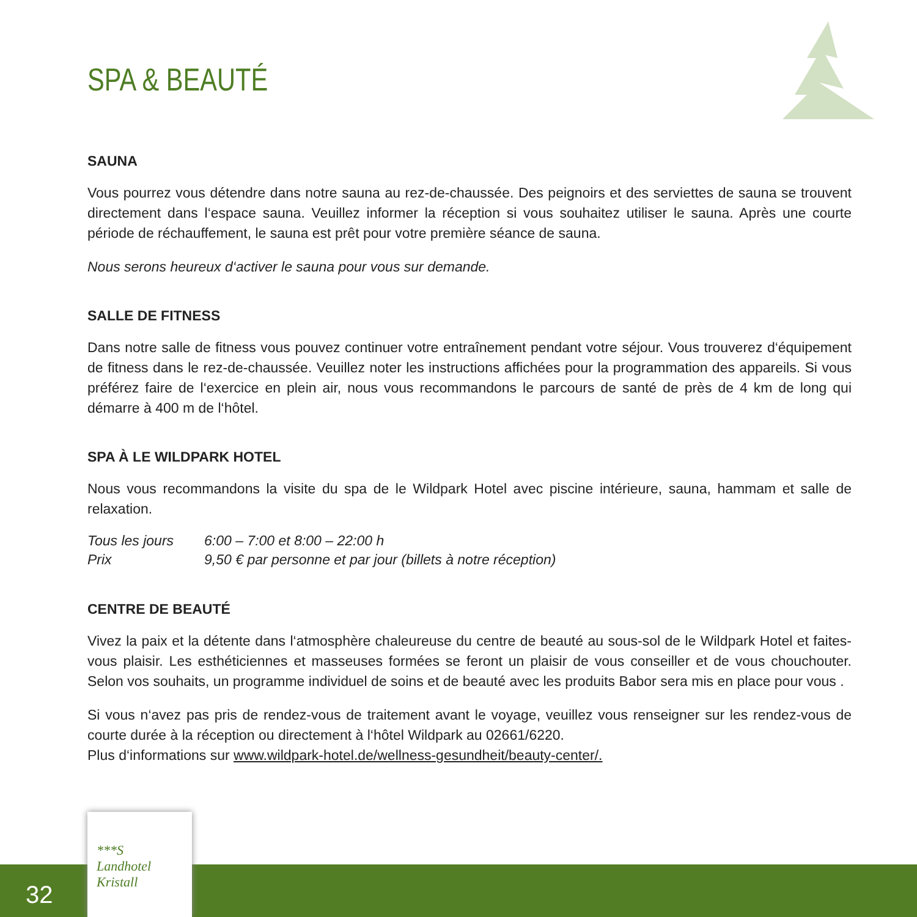SPA & BEAUTÉ
SAUNA
Vous pourrez vous détendre dans notre sauna au rez-de-chaussée. Des peignoirs et des serviettes de sauna se trouvent directement dans l‘espace sauna. Veuillez informer la réception si vous souhaitez utiliser le sauna. Après une courte période de réchauffement, le sauna est prêt pour votre première séance de sauna.
Nous serons heureux d‘activer le sauna pour vous sur demande.
SALLE DE FITNESS
Dans notre salle de fitness vous pouvez continuer votre entraînement pendant votre séjour. Vous trouverez d‘équipement de fitness dans le rez-de-chaussée. Veuillez noter les instructions affichées pour la programmation des appareils. Si vous préférez faire de l‘exercice en plein air, nous vous recommandons le parcours de santé de près de 4 km de long qui démarre à 400 m de l‘hôtel.
SPA À LE WILDPARK HOTEL
Nous vous recommandons la visite du spa de le Wildpark Hotel avec piscine intérieure, sauna, hammam et salle de relaxation.
| Tous les jours | 6:00 – 7:00 et 8:00 – 22:00 h |
| Prix | 9,50 € par personne et par jour (billets à notre réception) |
CENTRE DE BEAUTÉ
Vivez la paix et la détente dans l‘atmosphère chaleureuse du centre de beauté au sous-sol de le Wildpark Hotel et faites-vous plaisir. Les esthéticiennes et masseuses formées se feront un plaisir de vous conseiller et de vous chouchouter. Selon vos souhaits, un programme individuel de soins et de beauté avec les produits Babor sera mis en place pour vous .
Si vous n‘avez pas pris de rendez-vous de traitement avant le voyage, veuillez vous renseigner sur les rendez-vous de courte durée à la réception ou directement à l‘hôtel Wildpark au 02661/6220.
Plus d‘informations sur www.wildpark-hotel.de/wellness-gesundheit/beauty-center/.
32
***S
Landhotel
Kristall